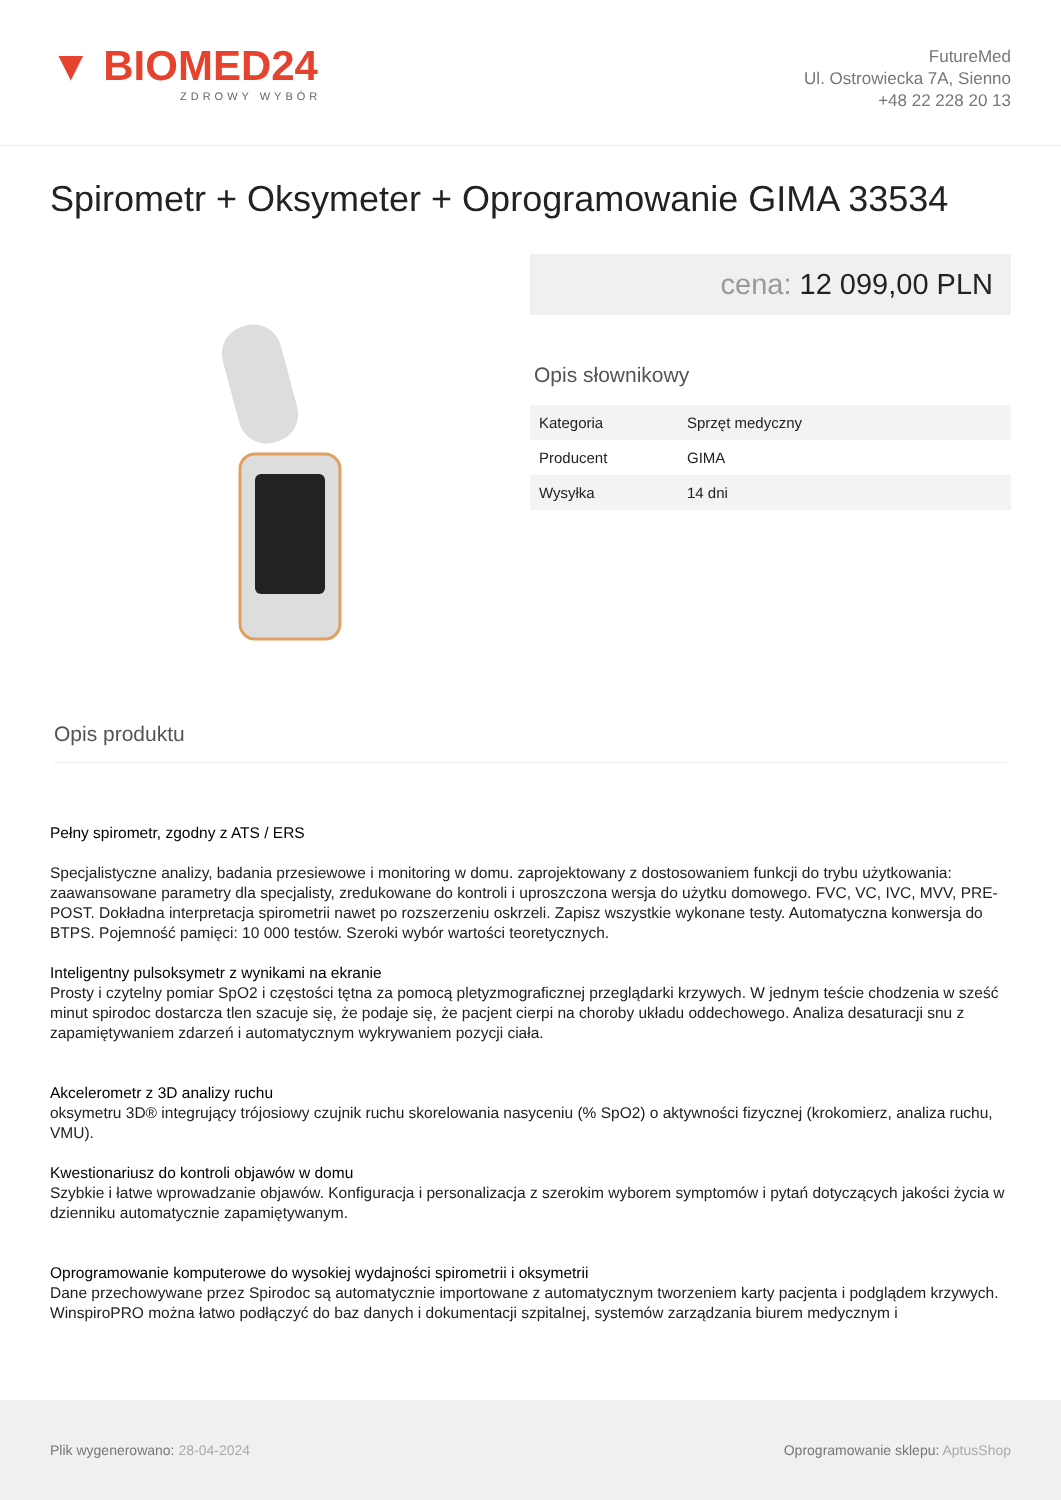▼ BIOMED24
ZDROWY WYBÓR
FutureMed
Ul. Ostrowiecka 7A, Sienno
+48 22 228 20 13
Spirometr + Oksymeter + Oprogramowanie GIMA 33534
cena: 12 099,00 PLN
Opis słownikowy
| Kategoria | Sprzęt medyczny |
| Producent | GIMA |
| Wysyłka | 14 dni |
Opis produktu
Pełny spirometr, zgodny z ATS / ERS
Specjalistyczne analizy, badania przesiewowe i monitoring w domu. zaprojektowany z dostosowaniem funkcji do trybu użytkowania: zaawansowane parametry dla specjalisty, zredukowane do kontroli i uproszczona wersja do użytku domowego. FVC, VC, IVC, MVV, PRE-POST. Dokładna interpretacja spirometrii nawet po rozszerzeniu oskrzeli. Zapisz wszystkie wykonane testy. Automatyczna konwersja do BTPS. Pojemność pamięci: 10 000 testów. Szeroki wybór wartości teoretycznych.
Inteligentny pulsoksymetr z wynikami na ekranie
Prosty i czytelny pomiar SpO2 i częstości tętna za pomocą pletyzmograficznej przeglądarki krzywych. W jednym teście chodzenia w sześć minut spirodoc dostarcza tlen szacuje się, że podaje się, że pacjent cierpi na choroby układu oddechowego. Analiza desaturacji snu z zapamiętywaniem zdarzeń i automatycznym wykrywaniem pozycji ciała.
Akcelerometr z 3D analizy ruchu
oksymetru 3D® integrujący trójosiowy czujnik ruchu skorelowania nasyceniu (% SpO2) o aktywności fizycznej (krokomierz, analiza ruchu, VMU).
Kwestionariusz do kontroli objawów w domu
Szybkie i łatwe wprowadzanie objawów. Konfiguracja i personalizacja z szerokim wyborem symptomów i pytań dotyczących jakości życia w dzienniku automatycznie zapamiętywanym.
Oprogramowanie komputerowe do wysokiej wydajności spirometrii i oksymetrii
Dane przechowywane przez Spirodoc są automatycznie importowane z automatycznym tworzeniem karty pacjenta i podglądem krzywych. WinspiroPRO można łatwo podłączyć do baz danych i dokumentacji szpitalnej, systemów zarządzania biurem medycznym i
Plik wygenerowano: 28-04-2024
Oprogramowanie sklepu: AptusShop